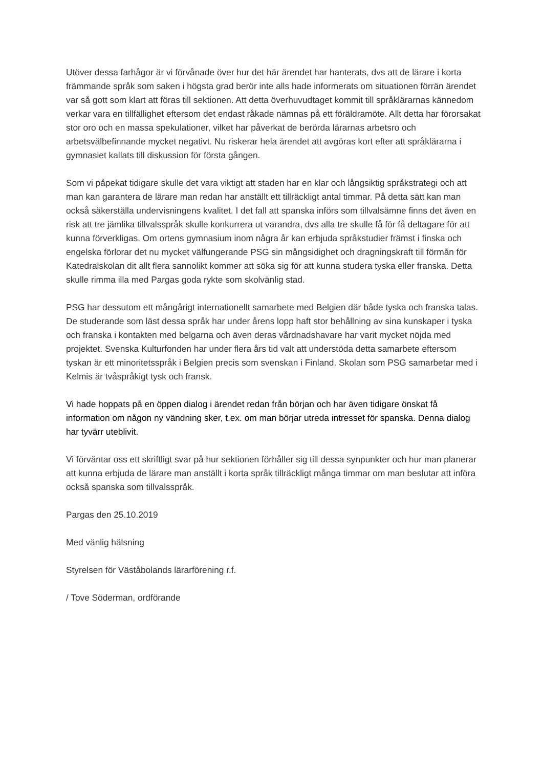Utöver dessa farhågor är vi förvånade över hur det här ärendet har hanterats, dvs att de lärare i korta främmande språk som saken i högsta grad berör inte alls hade informerats om situationen förrän ärendet var så gott som klart att föras till sektionen. Att detta överhuvudtaget kommit till språklärarnas kännedom verkar vara en tillfällighet eftersom det endast råkade nämnas på ett föräldramöte. Allt detta har förorsakat stor oro och en massa spekulationer, vilket har påverkat de berörda lärarnas arbetsro och arbetsvälbefinnande mycket negativt. Nu riskerar hela ärendet att avgöras kort efter att språklärarna i gymnasiet kallats till diskussion för första gången.
Som vi påpekat tidigare skulle det vara viktigt att staden har en klar och långsiktig språkstrategi och att man kan garantera de lärare man redan har anställt ett tillräckligt antal timmar. På detta sätt kan man också säkerställa undervisningens kvalitet. I det fall att spanska införs som tillvalsämne finns det även en risk att tre jämlika tillvalsspråk skulle konkurrera ut varandra, dvs alla tre skulle få för få deltagare för att kunna förverkligas. Om ortens gymnasium inom några år kan erbjuda språkstudier främst i finska och engelska förlorar det nu mycket välfungerande PSG sin mångsidighet och dragningskraft till förmån för Katedralskolan dit allt flera sannolikt kommer att söka sig för att kunna studera tyska eller franska. Detta skulle rimma illa med Pargas goda rykte som skolvänlig stad.
PSG har dessutom ett mångårigt internationellt samarbete med Belgien där både tyska och franska talas. De studerande som läst dessa språk har under årens lopp haft stor behållning av sina kunskaper i tyska och franska i kontakten med belgarna och även deras vårdnadshavare har varit mycket nöjda med projektet. Svenska Kulturfonden har under flera års tid valt att understöda detta samarbete eftersom tyskan är ett minoritetsspråk i Belgien precis som svenskan i Finland. Skolan som PSG samarbetar med i Kelmis är tvåspråkigt tysk och fransk.
Vi hade hoppats på en öppen dialog i ärendet redan från början och har även tidigare önskat få information om någon ny vändning sker, t.ex. om man börjar utreda intresset för spanska. Denna dialog har tyvärr uteblivit.
Vi förväntar oss ett skriftligt svar på hur sektionen förhåller sig till dessa synpunkter och hur man planerar att kunna erbjuda de lärare man anställt i korta språk tillräckligt många timmar om man beslutar att införa också spanska som tillvalsspråk.
Pargas den 25.10.2019
Med vänlig hälsning
Styrelsen för Väståbolands lärarförening r.f.
/ Tove Söderman, ordförande